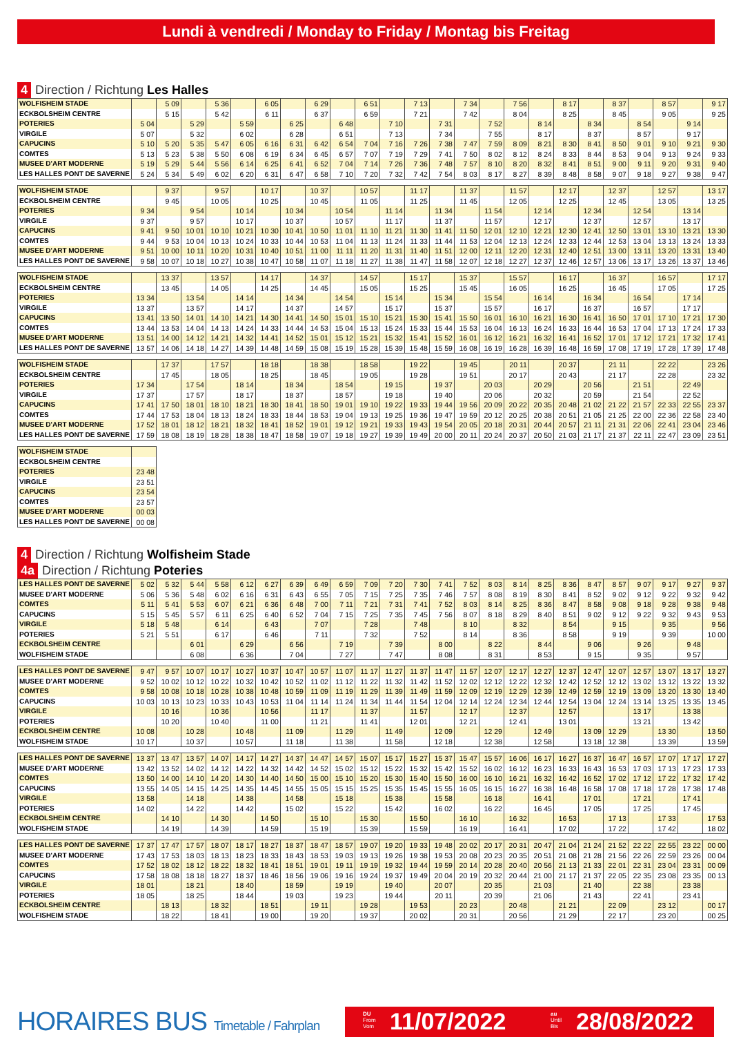Lundi à vendredi / Monday to Friday / Montag bis Freitag
4 Direction / Richtung Les Halles
| WOLFISHEIM STADE | | 5 09 | | 5 36 | | 6 05 | | 6 29 | | 6 51 | | 7 13 | | 7 34 | | 7 56 | | 8 17 | | 8 37 | | 8 57 | | 9 17 |
| ECKBOLSHEIM CENTRE | | 5 15 | | 5 42 | | 6 11 | | 6 37 | | 6 59 | | 7 21 | | 7 42 | | 8 04 | | 8 25 | | 8 45 | | 9 05 | | 9 25 |
| POTERIES | 5 04 | | 5 29 | | 5 59 | | 6 25 | | 6 48 | | 7 10 | | 7 31 | | 7 52 | | 8 14 | | 8 34 | | 8 54 | | 9 14 | |
| VIRGILE | 5 07 | | 5 32 | | 6 02 | | 6 28 | | 6 51 | | 7 13 | | 7 34 | | 7 55 | | 8 17 | | 8 37 | | 8 57 | | 9 17 | |
| CAPUCINS | 5 10 | 5 20 | 5 35 | 5 47 | 6 05 | 6 16 | 6 31 | 6 42 | 6 54 | 7 04 | 7 16 | 7 26 | 7 38 | 7 47 | 7 59 | 8 09 | 8 21 | 8 30 | 8 41 | 8 50 | 9 01 | 9 10 | 9 21 | 9 30 |
| COMTES | 5 13 | 5 23 | 5 38 | 5 50 | 6 08 | 6 19 | 6 34 | 6 45 | 6 57 | 7 07 | 7 19 | 7 29 | 7 41 | 7 50 | 8 02 | 8 12 | 8 24 | 8 33 | 8 44 | 8 53 | 9 04 | 9 13 | 9 24 | 9 33 |
| MUSEE D'ART MODERNE | 5 19 | 5 29 | 5 44 | 5 56 | 6 14 | 6 25 | 6 41 | 6 52 | 7 04 | 7 14 | 7 26 | 7 36 | 7 48 | 7 57 | 8 10 | 8 20 | 8 32 | 8 41 | 8 51 | 9 00 | 9 11 | 9 20 | 9 31 | 9 40 |
| LES HALLES PONT DE SAVERNE | 5 24 | 5 34 | 5 49 | 6 02 | 6 20 | 6 31 | 6 47 | 6 58 | 7 10 | 7 20 | 7 32 | 7 42 | 7 54 | 8 03 | 8 17 | 8 27 | 8 39 | 8 48 | 8 58 | 9 07 | 9 18 | 9 27 | 9 38 | 9 47 |
| WOLFISHEIM STADE | | 9 37 | | 9 57 | | 10 17 | | 10 37 | | 10 57 | | 11 17 | | 11 37 | | 11 57 | | 12 17 | | 12 37 | | 12 57 | | 13 17 |
| ECKBOLSHEIM CENTRE | | 9 45 | | 10 05 | | 10 25 | | 10 45 | | 11 05 | | 11 25 | | 11 45 | | 12 05 | | 12 25 | | 12 45 | | 13 05 | | 13 25 |
| POTERIES | 9 34 | | 9 54 | | 10 14 | | 10 34 | | 10 54 | | 11 14 | | 11 34 | | 11 54 | | 12 14 | | 12 34 | | 12 54 | | 13 14 | |
| VIRGILE | 9 37 | | 9 57 | | 10 17 | | 10 37 | | 10 57 | | 11 17 | | 11 37 | | 11 57 | | 12 17 | | 12 37 | | 12 57 | | 13 17 | |
| CAPUCINS | 9 41 | 9 50 | 10 01 | 10 10 | 10 21 | 10 30 | 10 41 | 10 50 | 11 01 | 11 10 | 11 21 | 11 30 | 11 41 | 11 50 | 12 01 | 12 10 | 12 21 | 12 30 | 12 41 | 12 50 | 13 01 | 13 10 | 13 21 | 13 30 |
| COMTES | 9 44 | 9 53 | 10 04 | 10 13 | 10 24 | 10 33 | 10 44 | 10 53 | 11 04 | 11 13 | 11 24 | 11 33 | 11 44 | 11 53 | 12 04 | 12 13 | 12 24 | 12 33 | 12 44 | 12 53 | 13 04 | 13 13 | 13 24 | 13 33 |
| MUSEE D'ART MODERNE | 9 51 | 10 00 | 10 11 | 10 20 | 10 31 | 10 40 | 10 51 | 11 00 | 11 11 | 11 20 | 11 31 | 11 40 | 11 51 | 12 00 | 12 11 | 12 20 | 12 31 | 12 40 | 12 51 | 13 00 | 13 11 | 13 20 | 13 31 | 13 40 |
| LES HALLES PONT DE SAVERNE | 9 58 | 10 07 | 10 18 | 10 27 | 10 38 | 10 47 | 10 58 | 11 07 | 11 18 | 11 27 | 11 38 | 11 47 | 11 58 | 12 07 | 12 18 | 12 27 | 12 37 | 12 46 | 12 57 | 13 06 | 13 17 | 13 26 | 13 37 | 13 46 |
| WOLFISHEIM STADE | | 13 37 | | 13 57 | | 14 17 | | 14 37 | | 14 57 | | 15 17 | | 15 37 | | 15 57 | | 16 17 | | 16 37 | | 16 57 | | 17 17 |
| ECKBOLSHEIM CENTRE | | 13 45 | | 14 05 | | 14 25 | | 14 45 | | 15 05 | | 15 25 | | 15 45 | | 16 05 | | 16 25 | | 16 45 | | 17 05 | | 17 25 |
| POTERIES | 13 34 | | 13 54 | | 14 14 | | 14 34 | | 14 54 | | 15 14 | | 15 34 | | 15 54 | | 16 14 | | 16 34 | | 16 54 | | 17 14 | |
| VIRGILE | 13 37 | | 13 57 | | 14 17 | | 14 37 | | 14 57 | | 15 17 | | 15 37 | | 15 57 | | 16 17 | | 16 37 | | 16 57 | | 17 17 | |
| CAPUCINS | 13 41 | 13 50 | 14 01 | 14 10 | 14 21 | 14 30 | 14 41 | 14 50 | 15 01 | 15 10 | 15 21 | 15 30 | 15 41 | 15 50 | 16 01 | 16 10 | 16 21 | 16 30 | 16 41 | 16 50 | 17 01 | 17 10 | 17 21 | 17 30 |
| COMTES | 13 44 | 13 53 | 14 04 | 14 13 | 14 24 | 14 33 | 14 44 | 14 53 | 15 04 | 15 13 | 15 24 | 15 33 | 15 44 | 15 53 | 16 04 | 16 13 | 16 24 | 16 33 | 16 44 | 16 53 | 17 04 | 17 13 | 17 24 | 17 33 |
| MUSEE D'ART MODERNE | 13 51 | 14 00 | 14 12 | 14 21 | 14 32 | 14 41 | 14 52 | 15 01 | 15 12 | 15 21 | 15 32 | 15 41 | 15 52 | 16 01 | 16 12 | 16 21 | 16 32 | 16 41 | 16 52 | 17 01 | 17 12 | 17 21 | 17 32 | 17 41 |
| LES HALLES PONT DE SAVERNE | 13 57 | 14 06 | 14 18 | 14 27 | 14 39 | 14 48 | 14 59 | 15 08 | 15 19 | 15 28 | 15 39 | 15 48 | 15 59 | 16 08 | 16 19 | 16 28 | 16 39 | 16 48 | 16 59 | 17 08 | 17 19 | 17 28 | 17 39 | 17 48 |
| WOLFISHEIM STADE | | 17 37 | | 17 57 | | 18 18 | | 18 38 | | 18 58 | | 19 22 | | 19 45 | | 20 11 | | 20 37 | | 21 11 | | 22 22 | | 23 26 |
| ECKBOLSHEIM CENTRE | | 17 45 | | 18 05 | | 18 25 | | 18 45 | | 19 05 | | 19 28 | | 19 51 | | 20 17 | | 20 43 | | 21 17 | | 22 28 | | 23 32 |
| POTERIES | 17 34 | | 17 54 | | 18 14 | | 18 34 | | 18 54 | | 19 15 | | 19 37 | | 20 03 | | 20 29 | | 20 56 | | 21 51 | | 22 49 | |
| VIRGILE | 17 37 | | 17 57 | | 18 17 | | 18 37 | | 18 57 | | 19 18 | | 19 40 | | 20 06 | | 20 32 | | 20 59 | | 21 54 | | 22 52 | |
| CAPUCINS | 17 41 | 17 50 | 18 01 | 18 10 | 18 21 | 18 30 | 18 41 | 18 50 | 19 01 | 19 10 | 19 22 | 19 33 | 19 44 | 19 56 | 20 09 | 20 22 | 20 35 | 20 48 | 21 02 | 21 22 | 21 57 | 22 33 | 22 55 | 23 37 |
| COMTES | 17 44 | 17 53 | 18 04 | 18 13 | 18 24 | 18 33 | 18 44 | 18 53 | 19 04 | 19 13 | 19 25 | 19 36 | 19 47 | 19 59 | 20 12 | 20 25 | 20 38 | 20 51 | 21 05 | 21 25 | 22 00 | 22 36 | 22 58 | 23 40 |
| MUSEE D'ART MODERNE | 17 52 | 18 01 | 18 12 | 18 21 | 18 32 | 18 41 | 18 52 | 19 01 | 19 12 | 19 21 | 19 33 | 19 43 | 19 54 | 20 05 | 20 18 | 20 31 | 20 44 | 20 57 | 21 11 | 21 31 | 22 06 | 22 41 | 23 04 | 23 46 |
| LES HALLES PONT DE SAVERNE | 17 59 | 18 08 | 18 19 | 18 28 | 18 38 | 18 47 | 18 58 | 19 07 | 19 18 | 19 27 | 19 39 | 19 49 | 20 00 | 20 11 | 20 24 | 20 37 | 20 50 | 21 03 | 21 17 | 21 37 | 22 11 | 22 47 | 23 09 | 23 51 |
| WOLFISHEIM STADE | |
| ECKBOLSHEIM CENTRE | |
| POTERIES | 23 48 |
| VIRGILE | 23 51 |
| CAPUCINS | 23 54 |
| COMTES | 23 57 |
| MUSEE D'ART MODERNE | 00 03 |
| LES HALLES PONT DE SAVERNE | 00 08 |
4 Direction / Richtung Wolfisheim Stade
4a Direction / Richtung Poteries
| LES HALLES PONT DE SAVERNE | 5 02 | 5 32 | 5 44 | 5 58 | 6 12 | 6 27 | 6 39 | 6 49 | 6 59 | 7 09 | 7 20 | 7 30 | 7 41 | 7 52 | 8 03 | 8 14 | 8 25 | 8 36 | 8 47 | 8 57 | 9 07 | 9 17 | 9 27 | 9 37 |
| MUSEE D'ART MODERNE | 5 06 | 5 36 | 5 48 | 6 02 | 6 16 | 6 31 | 6 43 | 6 55 | 7 05 | 7 15 | 7 25 | 7 35 | 7 46 | 7 57 | 8 08 | 8 19 | 8 30 | 8 41 | 8 52 | 9 02 | 9 12 | 9 22 | 9 32 | 9 42 |
| COMTES | 5 11 | 5 41 | 5 53 | 6 07 | 6 21 | 6 36 | 6 48 | 7 00 | 7 11 | 7 21 | 7 31 | 7 41 | 7 52 | 8 03 | 8 14 | 8 25 | 8 36 | 8 47 | 8 58 | 9 08 | 9 18 | 9 28 | 9 38 | 9 48 |
| CAPUCINS | 5 15 | 5 45 | 5 57 | 6 11 | 6 25 | 6 40 | 6 52 | 7 04 | 7 15 | 7 25 | 7 35 | 7 45 | 7 56 | 8 07 | 8 18 | 8 29 | 8 40 | 8 51 | 9 02 | 9 12 | 9 22 | 9 32 | 9 43 | 9 53 |
| VIRGILE | 5 18 | 5 48 | | 6 14 | | 6 43 | | 7 07 | | 7 28 | | 7 48 | | 8 10 | | 8 32 | | 8 54 | | 9 15 | | 9 35 | | 9 56 |
| POTERIES | 5 21 | 5 51 | | 6 17 | | 6 46 | | 7 11 | | 7 32 | | 7 52 | | 8 14 | | 8 36 | | 8 58 | | 9 19 | | 9 39 | | 10 00 |
| ECKBOLSHEIM CENTRE | | | 6 01 | | 6 29 | | 6 56 | | 7 19 | | 7 39 | | 8 00 | | 8 22 | | 8 44 | | 9 06 | | 9 26 | | 9 48 | |
| WOLFISHEIM STADE | | | 6 08 | | 6 36 | | 7 04 | | 7 27 | | 7 47 | | 8 08 | | 8 31 | | 8 53 | | 9 15 | | 9 35 | | 9 57 | |
| LES HALLES PONT DE SAVERNE | 9 47 | 9 57 | 10 07 | 10 17 | 10 27 | 10 37 | 10 47 | 10 57 | 11 07 | 11 17 | 11 27 | 11 37 | 11 47 | 11 57 | 12 07 | 12 17 | 12 27 | 12 37 | 12 47 | 12 07 | 12 57 | 13 07 | 13 17 | 13 27 |
| MUSEE D'ART MODERNE | 9 52 | 10 02 | 10 12 | 10 22 | 10 32 | 10 42 | 10 52 | 11 02 | 11 12 | 11 22 | 11 32 | 11 42 | 11 52 | 12 02 | 12 12 | 12 22 | 12 32 | 12 42 | 12 52 | 12 12 | 13 02 | 13 12 | 13 22 | 13 32 |
| COMTES | 9 58 | 10 08 | 10 18 | 10 28 | 10 38 | 10 48 | 10 59 | 11 09 | 11 19 | 11 29 | 11 39 | 11 49 | 11 59 | 12 09 | 12 19 | 12 29 | 12 39 | 12 49 | 12 59 | 12 19 | 13 09 | 13 20 | 13 30 | 13 40 |
| CAPUCINS | 10 03 | 10 13 | 10 23 | 10 33 | 10 43 | 10 53 | 11 04 | 11 14 | 11 24 | 11 34 | 11 44 | 11 54 | 12 04 | 12 14 | 12 24 | 12 34 | 12 44 | 12 54 | 13 04 | 12 24 | 13 14 | 13 25 | 13 35 | 13 45 |
| VIRGILE | | 10 16 | | 10 36 | | 10 56 | | 11 17 | | 11 37 | | 11 57 | | 12 17 | | 12 37 | | 12 57 | | | 13 17 | | 13 38 | |
| POTERIES | | 10 20 | | 10 40 | | 11 00 | | 11 21 | | 11 41 | | 12 01 | | 12 21 | | 12 41 | | 13 01 | | | 13 21 | | 13 42 | |
| ECKBOLSHEIM CENTRE | 10 08 | | 10 28 | | 10 48 | | 11 09 | | 11 29 | | 11 49 | | 12 09 | | 12 29 | | 12 49 | | 13 09 | 12 29 | | 13 30 | | 13 50 |
| WOLFISHEIM STADE | 10 17 | | 10 37 | | 10 57 | | 11 18 | | 11 38 | | 11 58 | | 12 18 | | 12 38 | | 12 58 | | 13 18 | 12 38 | | 13 39 | | 13 59 |
| LES HALLES PONT DE SAVERNE | 13 37 | 13 47 | 13 57 | 14 07 | 14 17 | 14 27 | 14 37 | 14 47 | 14 57 | 15 07 | 15 17 | 15 27 | 15 37 | 15 47 | 15 57 | 16 06 | 16 17 | 16 27 | 16 37 | 16 47 | 16 57 | 17 07 | 17 17 | 17 27 |
| MUSEE D'ART MODERNE | 13 42 | 13 52 | 14 02 | 14 12 | 14 22 | 14 32 | 14 42 | 14 52 | 15 02 | 15 12 | 15 22 | 15 32 | 15 42 | 15 52 | 16 02 | 16 12 | 16 23 | 16 33 | 16 43 | 16 53 | 17 03 | 17 13 | 17 23 | 17 33 |
| COMTES | 13 50 | 14 00 | 14 10 | 14 20 | 14 30 | 14 40 | 14 50 | 15 00 | 15 10 | 15 20 | 15 30 | 15 40 | 15 50 | 16 00 | 16 10 | 16 21 | 16 32 | 16 42 | 16 52 | 17 02 | 17 12 | 17 22 | 17 32 | 17 42 |
| CAPUCINS | 13 55 | 14 05 | 14 15 | 14 25 | 14 35 | 14 45 | 14 55 | 15 05 | 15 15 | 15 25 | 15 35 | 15 45 | 15 55 | 16 05 | 16 15 | 16 27 | 16 38 | 16 48 | 16 58 | 17 08 | 17 18 | 17 28 | 17 38 | 17 48 |
| VIRGILE | 13 58 | | 14 18 | | 14 38 | | 14 58 | | 15 18 | | 15 38 | | 15 58 | | 16 18 | | 16 41 | | 17 01 | | 17 21 | | 17 41 | |
| POTERIES | 14 02 | | 14 22 | | 14 42 | | 15 02 | | 15 22 | | 15 42 | | 16 02 | | 16 22 | | 16 45 | | 17 05 | | 17 25 | | 17 45 | |
| ECKBOLSHEIM CENTRE | | 14 10 | | 14 30 | | 14 50 | | 15 10 | | 15 30 | | 15 50 | | 16 10 | | 16 32 | | 16 53 | | 17 13 | | 17 33 | | 17 53 |
| WOLFISHEIM STADE | | 14 19 | | 14 39 | | 14 59 | | 15 19 | | 15 39 | | 15 59 | | 16 19 | | 16 41 | | 17 02 | | 17 22 | | 17 42 | | 18 02 |
| LES HALLES PONT DE SAVERNE | 17 37 | 17 47 | 17 57 | 18 07 | 18 17 | 18 27 | 18 37 | 18 47 | 18 57 | 19 07 | 19 20 | 19 33 | 19 48 | 20 02 | 20 17 | 20 31 | 20 47 | 21 04 | 21 24 | 21 52 | 22 22 | 22 55 | 23 22 | 00 00 |
| MUSEE D'ART MODERNE | 17 43 | 17 53 | 18 03 | 18 13 | 18 23 | 18 33 | 18 43 | 18 53 | 19 03 | 19 13 | 19 26 | 19 38 | 19 53 | 20 08 | 20 23 | 20 35 | 20 51 | 21 08 | 21 28 | 21 56 | 22 26 | 22 59 | 23 26 | 00 04 |
| COMTES | 17 52 | 18 02 | 18 12 | 18 22 | 18 32 | 18 41 | 18 51 | 19 01 | 19 11 | 19 19 | 19 32 | 19 44 | 19 59 | 20 14 | 20 28 | 20 40 | 20 56 | 21 13 | 21 33 | 22 01 | 22 31 | 23 04 | 23 31 | 00 09 |
| CAPUCINS | 17 58 | 18 08 | 18 18 | 18 27 | 18 37 | 18 46 | 18 56 | 19 06 | 19 16 | 19 24 | 19 37 | 19 49 | 20 04 | 20 19 | 20 32 | 20 44 | 21 00 | 21 17 | 21 37 | 22 05 | 22 35 | 23 08 | 23 35 | 00 13 |
| VIRGILE | 18 01 | | 18 21 | | 18 40 | | 18 59 | | 19 19 | | 19 40 | | 20 07 | | 20 35 | | 21 03 | | 21 40 | | 22 38 | | 23 38 | |
| POTERIES | 18 05 | | 18 25 | | 18 44 | | 19 03 | | 19 23 | | 19 44 | | 20 11 | | 20 39 | | 21 06 | | 21 43 | | 22 41 | | 23 41 | |
| ECKBOLSHEIM CENTRE | | 18 13 | | 18 32 | | 18 51 | | 19 11 | | 19 28 | | 19 53 | | 20 23 | | 20 48 | | 21 21 | | 22 09 | | 23 12 | | 00 17 |
| WOLFISHEIM STADE | | 18 22 | | 18 41 | | 19 00 | | 19 20 | | 19 37 | | 20 02 | | 20 31 | | 20 56 | | 21 29 | | 22 17 | | 23 20 | | 00 25 |
HORAIRES BUS Timetable / Fahrplan
DU
From
Vom
11/07/2022
au
Until
Bis
28/08/2022